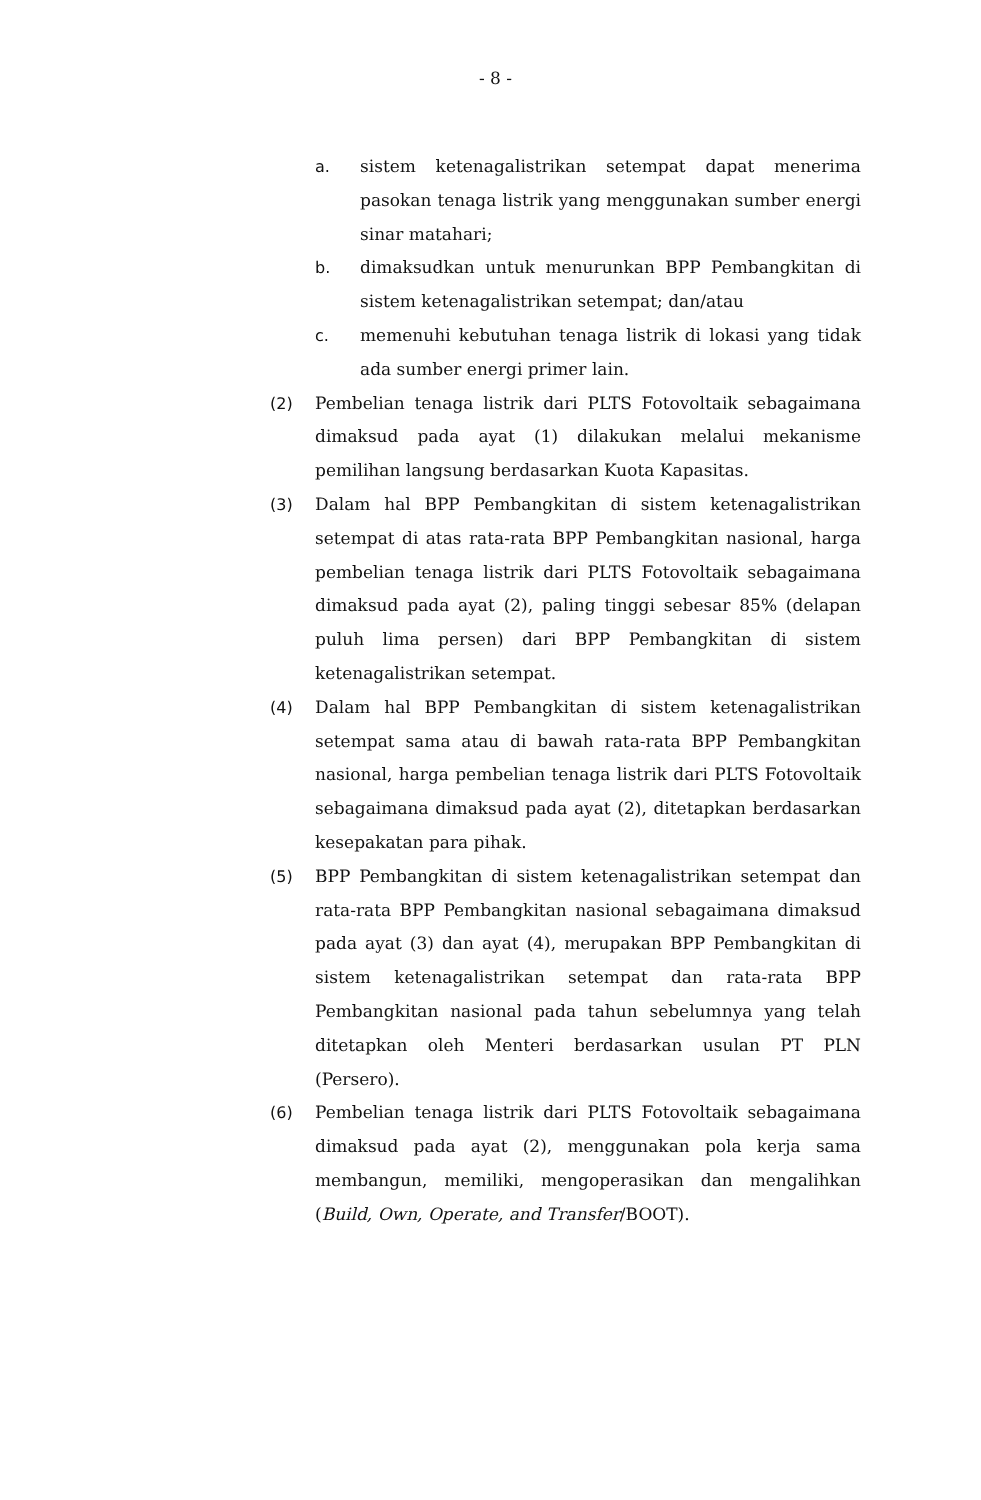- 8 -
a. sistem ketenagalistrikan setempat dapat menerima pasokan tenaga listrik yang menggunakan sumber energi sinar matahari;
b. dimaksudkan untuk menurunkan BPP Pembangkitan di sistem ketenagalistrikan setempat; dan/atau
c. memenuhi kebutuhan tenaga listrik di lokasi yang tidak ada sumber energi primer lain.
(2) Pembelian tenaga listrik dari PLTS Fotovoltaik sebagaimana dimaksud pada ayat (1) dilakukan melalui mekanisme pemilihan langsung berdasarkan Kuota Kapasitas.
(3) Dalam hal BPP Pembangkitan di sistem ketenagalistrikan setempat di atas rata-rata BPP Pembangkitan nasional, harga pembelian tenaga listrik dari PLTS Fotovoltaik sebagaimana dimaksud pada ayat (2), paling tinggi sebesar 85% (delapan puluh lima persen) dari BPP Pembangkitan di sistem ketenagalistrikan setempat.
(4) Dalam hal BPP Pembangkitan di sistem ketenagalistrikan setempat sama atau di bawah rata-rata BPP Pembangkitan nasional, harga pembelian tenaga listrik dari PLTS Fotovoltaik sebagaimana dimaksud pada ayat (2), ditetapkan berdasarkan kesepakatan para pihak.
(5) BPP Pembangkitan di sistem ketenagalistrikan setempat dan rata-rata BPP Pembangkitan nasional sebagaimana dimaksud pada ayat (3) dan ayat (4), merupakan BPP Pembangkitan di sistem ketenagalistrikan setempat dan rata-rata BPP Pembangkitan nasional pada tahun sebelumnya yang telah ditetapkan oleh Menteri berdasarkan usulan PT PLN (Persero).
(6) Pembelian tenaga listrik dari PLTS Fotovoltaik sebagaimana dimaksud pada ayat (2), menggunakan pola kerja sama membangun, memiliki, mengoperasikan dan mengalihkan (Build, Own, Operate, and Transfer/BOOT).